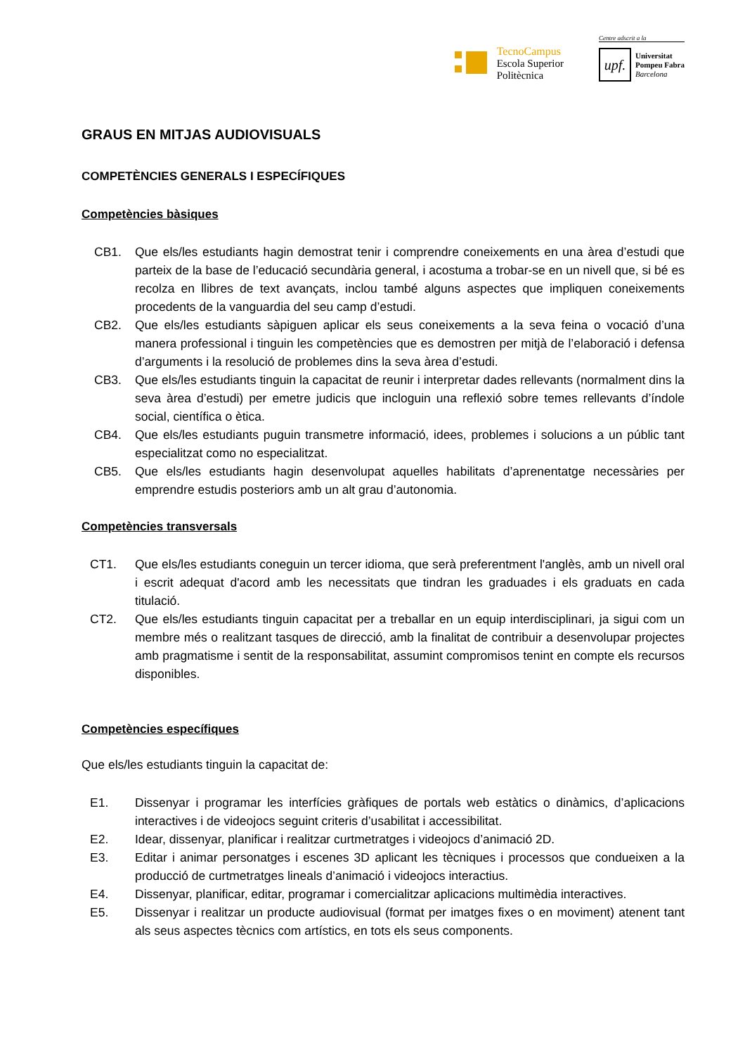TecnoCampus
Escola Superior
Politècnica
Centre adscrit a la
upf.
Universitat
Pompeu Fabra
Barcelona
GRAUS EN MITJAS AUDIOVISUALS
COMPETÈNCIES GENERALS I ESPECÍFIQUES
Competències bàsiques
CB1. Que els/les estudiants hagin demostrat tenir i comprendre coneixements en una àrea d’estudi que parteix de la base de l’educació secundària general, i acostuma a trobar-se en un nivell que, si bé es recolza en llibres de text avançats, inclou també alguns aspectes que impliquen coneixements procedents de la vanguardia del seu camp d’estudi.
CB2. Que els/les estudiants sàpiguen aplicar els seus coneixements a la seva feina o vocació d’una manera professional i tinguin les competències que es demostren per mitjà de l’elaboració i defensa d’arguments i la resolució de problemes dins la seva àrea d’estudi.
CB3. Que els/les estudiants tinguin la capacitat de reunir i interpretar dades rellevants (normalment dins la seva àrea d’estudi) per emetre judicis que incloguin una reflexió sobre temes rellevants d’índole social, científica o ètica.
CB4. Que els/les estudiants puguin transmetre informació, idees, problemes i solucions a un públic tant especialitzat como no especialitzat.
CB5. Que els/les estudiants hagin desenvolupat aquelles habilitats d’aprenentatge necessàries per emprendre estudis posteriors amb un alt grau d’autonomia.
Competències transversals
CT1. Que els/les estudiants coneguin un tercer idioma, que serà preferentment l'anglès, amb un nivell oral i escrit adequat d'acord amb les necessitats que tindran les graduades i els graduats en cada titulació.
CT2. Que els/les estudiants tinguin capacitat per a treballar en un equip interdisciplinari, ja sigui com un membre més o realitzant tasques de direcció, amb la finalitat de contribuir a desenvolupar projectes amb pragmatisme i sentit de la responsabilitat, assumint compromisos tenint en compte els recursos disponibles.
Competències específiques
Que els/les estudiants tinguin la capacitat de:
E1. Dissenyar i programar les interfícies gràfiques de portals web estàtics o dinàmics, d’aplicacions interactives i de videojocs seguint criteris d’usabilitat i accessibilitat.
E2. Idear, dissenyar, planificar i realitzar curtmetratges i videojocs d’animació 2D.
E3. Editar i animar personatges i escenes 3D aplicant les tècniques i processos que condueixen a la producció de curtmetratges lineals d’animació i videojocs interactius.
E4. Dissenyar, planificar, editar, programar i comercialitzar aplicacions multimèdia interactives.
E5. Dissenyar i realitzar un producte audiovisual (format per imatges fixes o en moviment) atenent tant als seus aspectes tècnics com artístics, en tots els seus components.